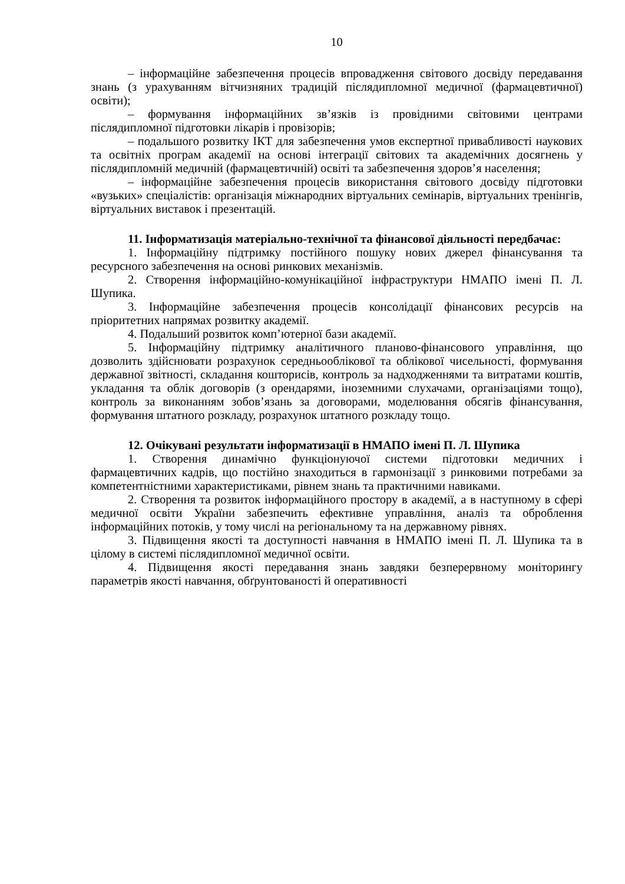10
– інформаційне забезпечення процесів впровадження світового досвіду передавання знань (з урахуванням вітчизняних традицій післядипломної медичної (фармацевтичної) освіти);
– формування інформаційних зв’язків із провідними світовими центрами післядипломної підготовки лікарів і провізорів;
– подальшого розвитку ІКТ для забезпечення умов експертної привабливості наукових та освітніх програм академії на основі інтеграції світових та академічних досягнень у післядипломній медичній (фармацевтичній) освіті та забезпечення здоров’я населення;
– інформаційне забезпечення процесів використання світового досвіду підготовки «вузьких» спеціалістів: організація міжнародних віртуальних семінарів, віртуальних тренінгів, віртуальних виставок і презентацій.
11. Інформатизація матеріально-технічної та фінансової діяльності передбачає:
1. Інформаційну підтримку постійного пошуку нових джерел фінансування та ресурсного забезпечення на основі ринкових механізмів.
2. Створення інформаційно-комунікаційної інфраструктури НМАПО імені П. Л. Шупика.
3. Інформаційне забезпечення процесів консолідації фінансових ресурсів на пріоритетних напрямах розвитку академії.
4. Подальший розвиток комп’ютерної бази академії.
5. Інформаційну підтримку аналітичного планово-фінансового управління, що дозволить здійснювати розрахунок середньооблікової та облікової чисельності, формування державної звітності, складання кошторисів, контроль за надходженнями та витратами коштів, укладання та облік договорів (з орендарями, іноземними слухачами, організаціями тощо), контроль за виконанням зобов’язань за договорами, моделювання обсягів фінансування, формування штатного розкладу, розрахунок штатного розкладу тощо.
12. Очікувані результати інформатизації в НМАПО імені П. Л. Шупика
1. Створення динамічно функціонуючої системи підготовки медичних і фармацевтичних кадрів, що постійно знаходиться в гармонізації з ринковими потребами за компетентністними характеристиками, рівнем знань та практичними навиками.
2. Створення та розвиток інформаційного простору в академії, а в наступному в сфері медичної освіти України забезпечить ефективне управління, аналіз та оброблення інформаційних потоків, у тому числі на регіональному та на державному рівнях.
3. Підвищення якості та доступності навчання в НМАПО імені П. Л. Шупика та в цілому в системі післядипломної медичної освіти.
4. Підвищення якості передавання знань завдяки безперервному моніторингу параметрів якості навчання, обґрунтованості й оперативності